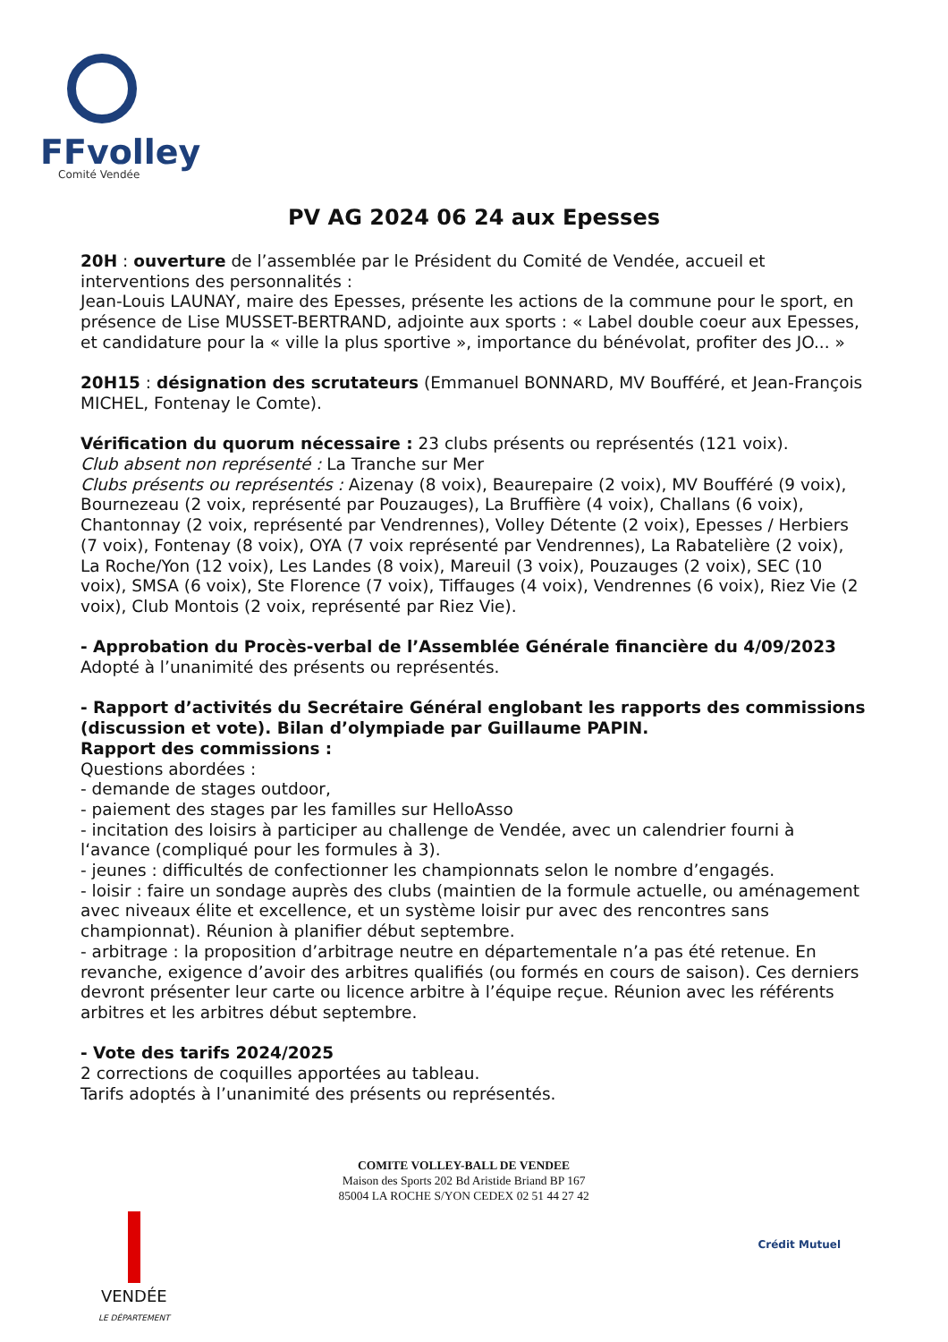FFvolley
Comité Vendée
PV AG 2024 06 24 aux Epesses
20H : ouverture de l’assemblée par le Président du Comité de Vendée, accueil et interventions des personnalités :
Jean-Louis LAUNAY, maire des Epesses, présente les actions de la commune pour le sport, en présence de Lise MUSSET-BERTRAND, adjointe aux sports : « Label double coeur aux Epesses, et candidature pour la « ville la plus sportive », importance du bénévolat, profiter des JO... »
20H15 : désignation des scrutateurs (Emmanuel BONNARD, MV Boufféré, et Jean-François MICHEL, Fontenay le Comte).
Vérification du quorum nécessaire : 23 clubs présents ou représentés (121 voix).
Club absent non représenté : La Tranche sur Mer
Clubs présents ou représentés : Aizenay (8 voix), Beaurepaire (2 voix), MV Boufféré (9 voix), Bournezeau (2 voix, représenté par Pouzauges), La Bruffière (4 voix), Challans (6 voix), Chantonnay (2 voix, représenté par Vendrennes), Volley Détente (2 voix), Epesses / Herbiers (7 voix), Fontenay (8 voix), OYA (7 voix représenté par Vendrennes), La Rabatelière (2 voix), La Roche/Yon (12 voix), Les Landes (8 voix), Mareuil (3 voix), Pouzauges (2 voix), SEC (10 voix), SMSA (6 voix), Ste Florence (7 voix), Tiffauges (4 voix), Vendrennes (6 voix), Riez Vie (2 voix), Club Montois (2 voix, représenté par Riez Vie).
- Approbation du Procès-verbal de l’Assemblée Générale financière du 4/09/2023
Adopté à l’unanimité des présents ou représentés.
- Rapport d’activités du Secrétaire Général englobant les rapports des commissions (discussion et vote). Bilan d’olympiade par Guillaume PAPIN.
Rapport des commissions :
Questions abordées :
- demande de stages outdoor,
- paiement des stages par les familles sur HelloAsso
- incitation des loisirs à participer au challenge de Vendée, avec un calendrier fourni à l‘avance (compliqué pour les formules à 3).
- jeunes : difficultés de confectionner les championnats selon le nombre d’engagés.
- loisir : faire un sondage auprès des clubs (maintien de la formule actuelle, ou aménagement avec niveaux élite et excellence, et un système loisir pur avec des rencontres sans championnat). Réunion à planifier début septembre.
- arbitrage : la proposition d’arbitrage neutre en départementale n’a pas été retenue. En revanche, exigence d’avoir des arbitres qualifiés (ou formés en cours de saison). Ces derniers devront présenter leur carte ou licence arbitre à l’équipe reçue. Réunion avec les référents arbitres et les arbitres début septembre.
- Vote des tarifs 2024/2025
2 corrections de coquilles apportées au tableau.
Tarifs adoptés à l’unanimité des présents ou représentés.
VENDÉE
LE DÉPARTEMENT
COMITE VOLLEY-BALL DE VENDEE
Maison des Sports 202 Bd Aristide Briand BP 167
85004 LA ROCHE S/YON CEDEX 02 51 44 27 42
Crédit Mutuel